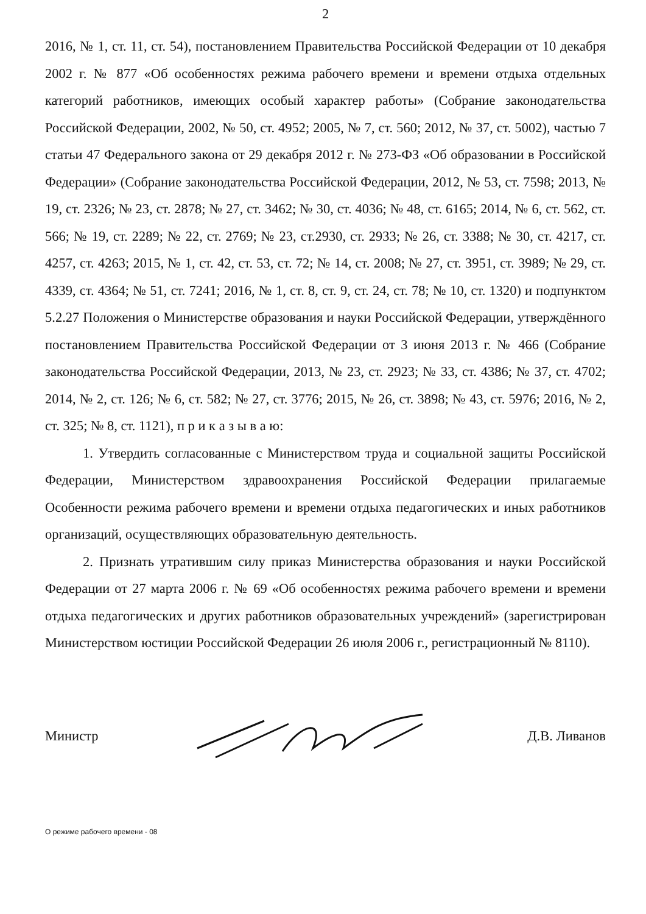2
2016, № 1, ст. 11, ст. 54), постановлением Правительства Российской Федерации от 10 декабря 2002 г. № 877 «Об особенностях режима рабочего времени и времени отдыха отдельных категорий работников, имеющих особый характер работы» (Собрание законодательства Российской Федерации, 2002, № 50, ст. 4952; 2005, № 7, ст. 560; 2012, № 37, ст. 5002), частью 7 статьи 47 Федерального закона от 29 декабря 2012 г. № 273-ФЗ «Об образовании в Российской Федерации» (Собрание законодательства Российской Федерации, 2012, № 53, ст. 7598; 2013, № 19, ст. 2326; № 23, ст. 2878; № 27, ст. 3462; № 30, ст. 4036; № 48, ст. 6165; 2014, № 6, ст. 562, ст. 566; № 19, ст. 2289; № 22, ст. 2769; № 23, ст.2930, ст. 2933; № 26, ст. 3388; № 30, ст. 4217, ст. 4257, ст. 4263; 2015, № 1, ст. 42, ст. 53, ст. 72; № 14, ст. 2008; № 27, ст. 3951, ст. 3989; № 29, ст. 4339, ст. 4364; № 51, ст. 7241; 2016, № 1, ст. 8, ст. 9, ст. 24, ст. 78; № 10, ст. 1320) и подпунктом 5.2.27 Положения о Министерстве образования и науки Российской Федерации, утверждённого постановлением Правительства Российской Федерации от 3 июня 2013 г. № 466 (Собрание законодательства Российской Федерации, 2013, № 23, ст. 2923; № 33, ст. 4386; № 37, ст. 4702; 2014, № 2, ст. 126; № 6, ст. 582; № 27, ст. 3776; 2015, № 26, ст. 3898; № 43, ст. 5976; 2016, № 2, ст. 325; № 8, ст. 1121), п р и к а з ы в а ю:
1. Утвердить согласованные с Министерством труда и социальной защиты Российской Федерации, Министерством здравоохранения Российской Федерации прилагаемые Особенности режима рабочего времени и времени отдыха педагогических и иных работников организаций, осуществляющих образовательную деятельность.
2. Признать утратившим силу приказ Министерства образования и науки Российской Федерации от 27 марта 2006 г. № 69 «Об особенностях режима рабочего времени и времени отдыха педагогических и других работников образовательных учреждений» (зарегистрирован Министерством юстиции Российской Федерации 26 июля 2006 г., регистрационный № 8110).
Министр Д.В. Ливанов
О режиме рабочего времени - 08